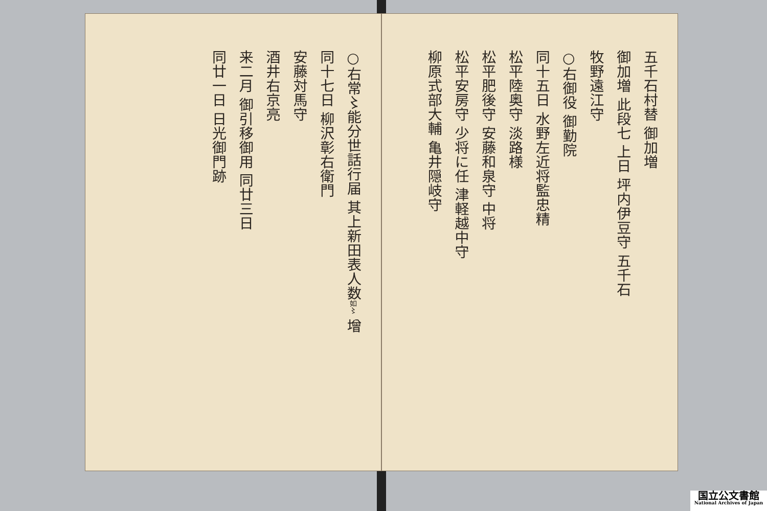○右常〻能分世話行届 其上新田表人数如〻 增
同十七日 柳沢彰右衛門
安藤対馬守
酒井右京亮
来二月 御引移御用 同廿三日
同廿一日 日光御門跡
五千石村替 御加増
御加増 此段七 上日 坪内伊豆守 五千石
牧野遠江守
○右御役 御勤院
同十五日 水野左近将監忠精
松平陸奥守 淡路様
松平肥後守 安藤和泉守 中将
松平安房守 少将に任 津軽越中守
柳原式部大輔 亀井隠岐守
国立公文書館
National Archives of Japan